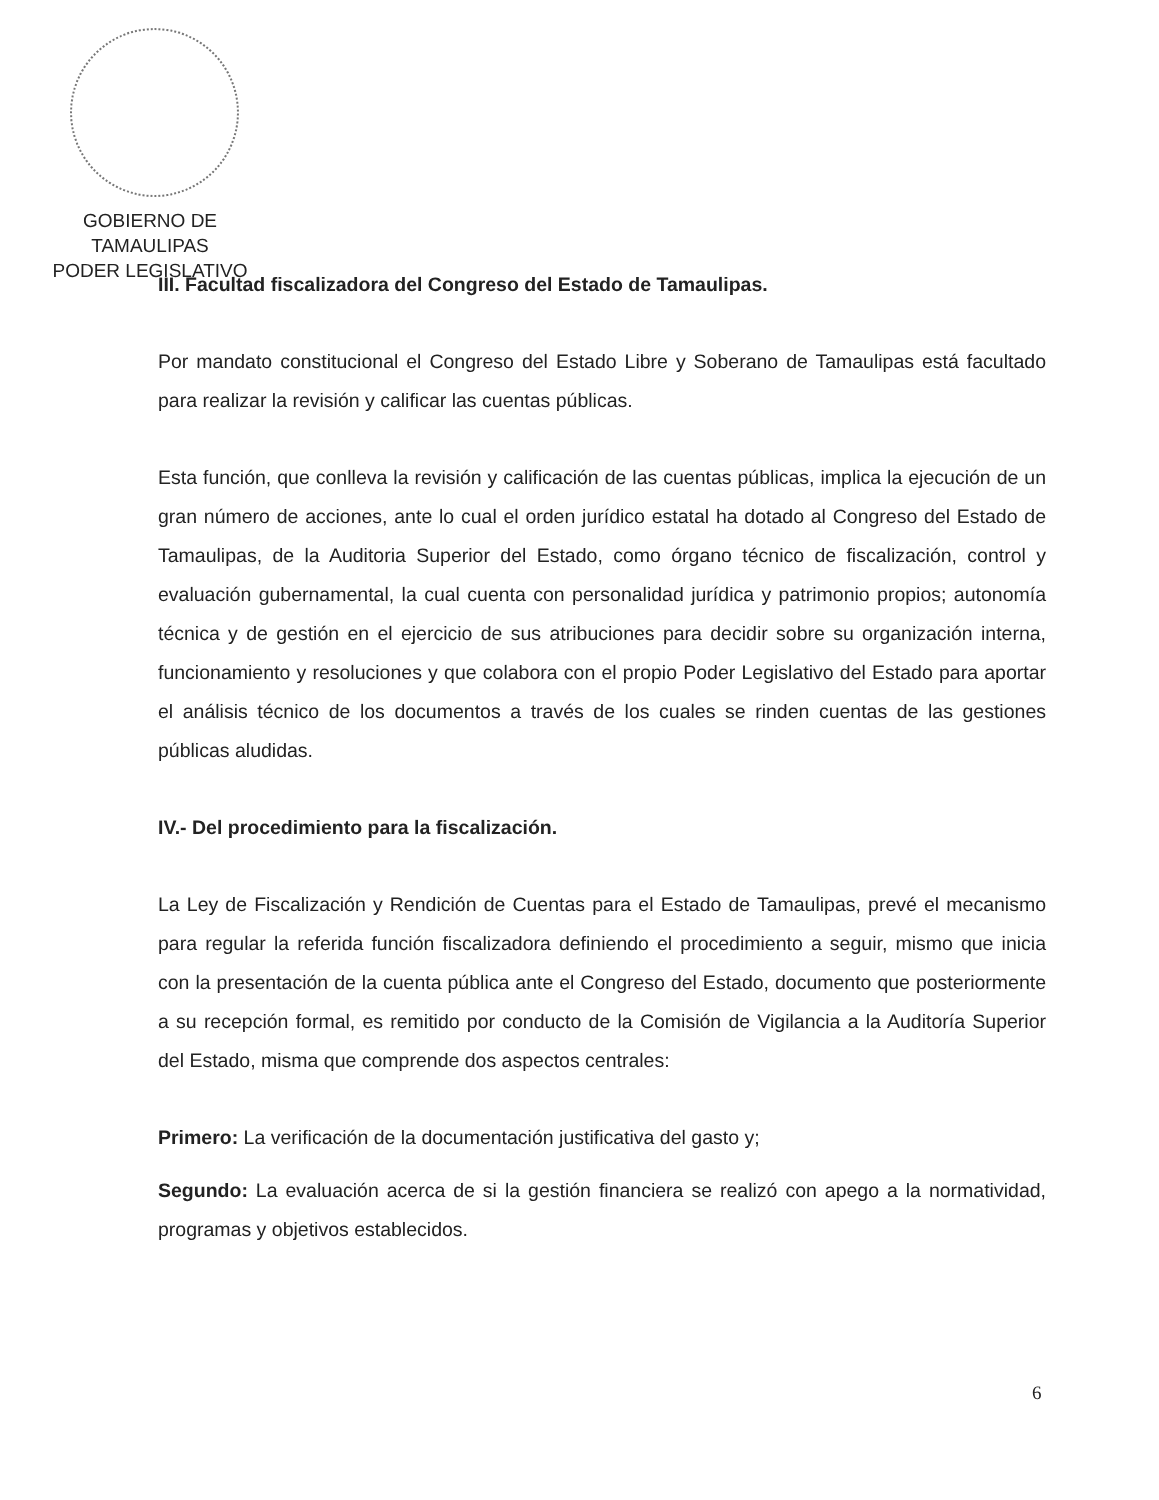GOBIERNO DE TAMAULIPAS
PODER LEGISLATIVO
III. Facultad fiscalizadora del Congreso del Estado de Tamaulipas.
Por mandato constitucional el Congreso del Estado Libre y Soberano de Tamaulipas está facultado para realizar la revisión y calificar las cuentas públicas.
Esta función, que conlleva la revisión y calificación de las cuentas públicas, implica la ejecución de un gran número de acciones, ante lo cual el orden jurídico estatal ha dotado al Congreso del Estado de Tamaulipas, de la Auditoria Superior del Estado, como órgano técnico de fiscalización, control y evaluación gubernamental, la cual cuenta con personalidad jurídica y patrimonio propios; autonomía técnica y de gestión en el ejercicio de sus atribuciones para decidir sobre su organización interna, funcionamiento y resoluciones y que colabora con el propio Poder Legislativo del Estado para aportar el análisis técnico de los documentos a través de los cuales se rinden cuentas de las gestiones públicas aludidas.
IV.- Del procedimiento para la fiscalización.
La Ley de Fiscalización y Rendición de Cuentas para el Estado de Tamaulipas, prevé el mecanismo para regular la referida función fiscalizadora definiendo el procedimiento a seguir, mismo que inicia con la presentación de la cuenta pública ante el Congreso del Estado, documento que posteriormente a su recepción formal, es remitido por conducto de la Comisión de Vigilancia a la Auditoría Superior del Estado, misma que comprende dos aspectos centrales:
Primero: La verificación de la documentación justificativa del gasto y;
Segundo: La evaluación acerca de si la gestión financiera se realizó con apego a la normatividad, programas y objetivos establecidos.
6